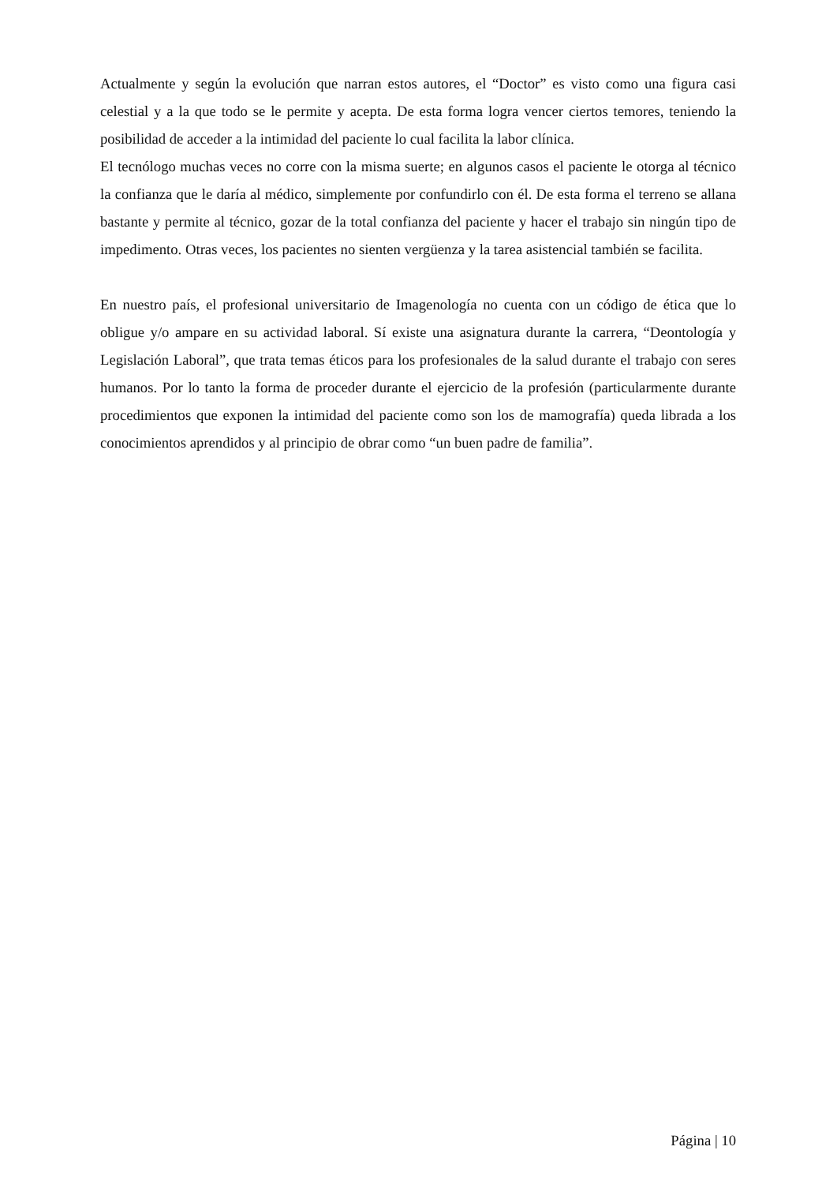Actualmente y según la evolución que narran estos autores, el “Doctor” es visto como una figura casi celestial y a la que todo se le permite y acepta. De esta forma logra vencer ciertos temores, teniendo la posibilidad de acceder a la intimidad del paciente lo cual facilita la labor clínica.
El tecnólogo muchas veces no corre con la misma suerte; en algunos casos el paciente le otorga al técnico la confianza que le daría al médico, simplemente por confundirlo con él. De esta forma el terreno se allana bastante y permite al técnico, gozar de la total confianza del paciente y hacer el trabajo sin ningún tipo de impedimento. Otras veces, los pacientes no sienten vergüenza y la tarea asistencial también se facilita.
En nuestro país, el profesional universitario de Imagenología no cuenta con un código de ética que lo obligue y/o ampare en su actividad laboral. Sí existe una asignatura durante la carrera, “Deontología y Legislación Laboral”, que trata temas éticos para los profesionales de la salud durante el trabajo con seres humanos. Por lo tanto la forma de proceder durante el ejercicio de la profesión (particularmente durante procedimientos que exponen la intimidad del paciente como son los de mamografía) queda librada a los conocimientos aprendidos y al principio de obrar como “un buen padre de familia”.
Página | 10